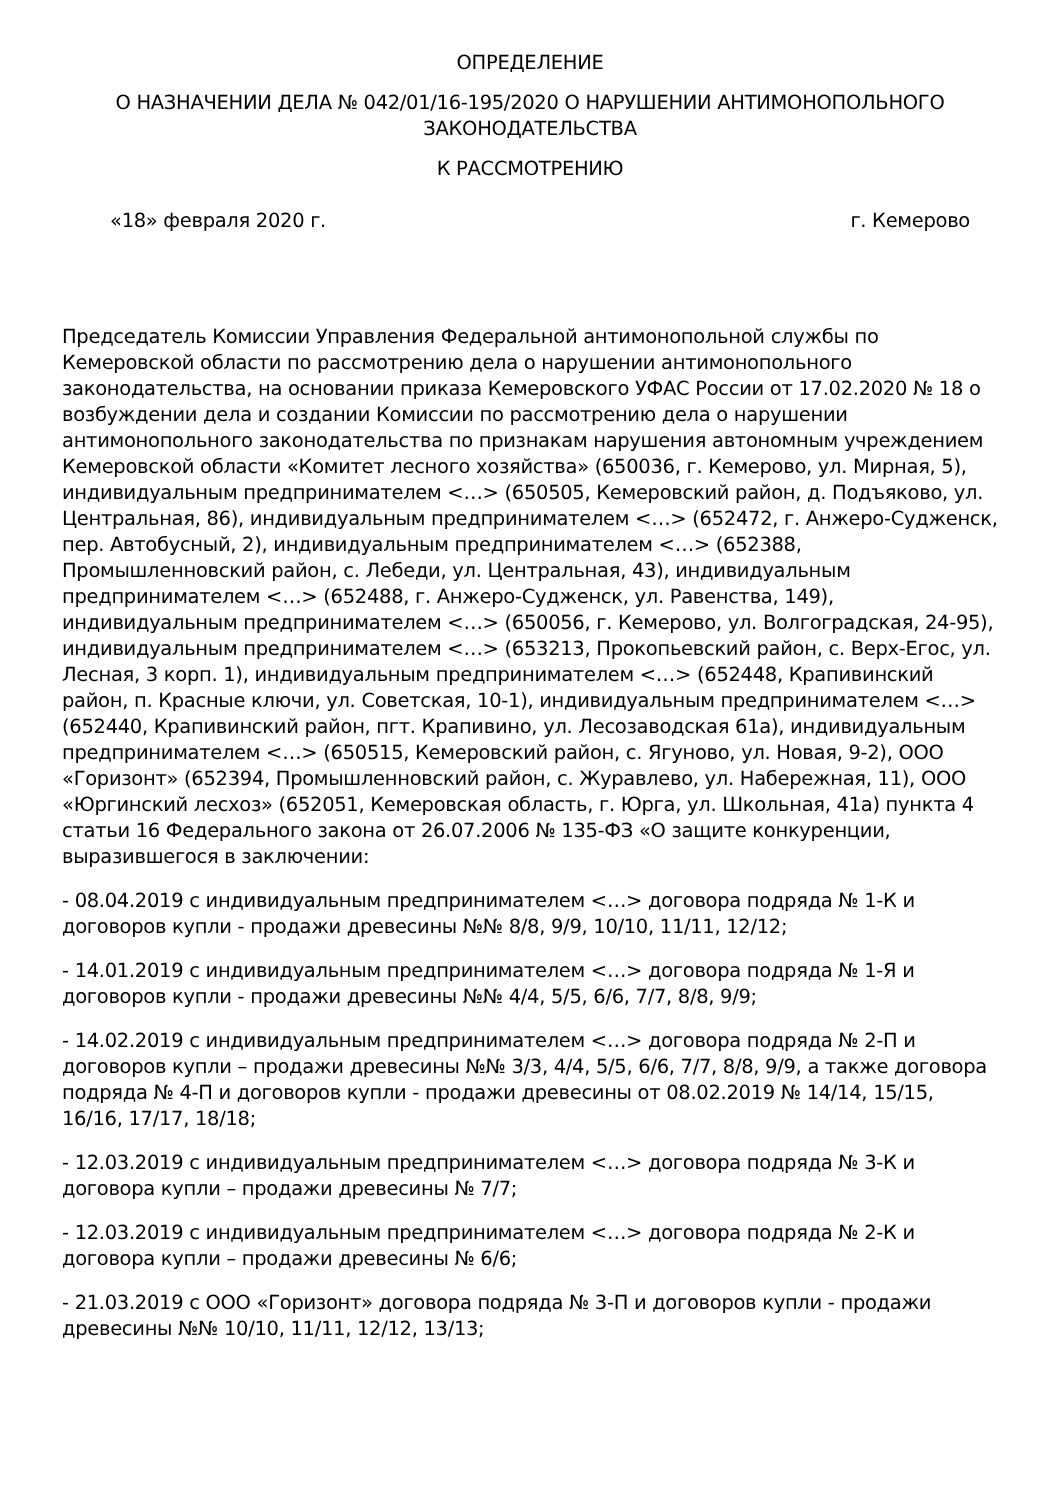ОПРЕДЕЛЕНИЕ
О НАЗНАЧЕНИИ ДЕЛА № 042/01/16-195/2020 О НАРУШЕНИИ АНТИМОНОПОЛЬНОГО ЗАКОНОДАТЕЛЬСТВА
К РАССМОТРЕНИЮ
«18» февраля 2020 г. г. Кемерово
Председатель Комиссии Управления Федеральной антимонопольной службы по Кемеровской области по рассмотрению дела о нарушении антимонопольного законодательства, на основании приказа Кемеровского УФАС России от 17.02.2020 № 18 о возбуждении дела и создании Комиссии по рассмотрению дела о нарушении антимонопольного законодательства по признакам нарушения автономным учреждением Кемеровской области «Комитет лесного хозяйства» (650036, г. Кемерово, ул. Мирная, 5), индивидуальным предпринимателем <…> (650505, Кемеровский район, д. Подъяково, ул. Центральная, 86), индивидуальным предпринимателем <…> (652472, г. Анжеро-Судженск, пер. Автобусный, 2), индивидуальным предпринимателем <…> (652388, Промышленновский район, с. Лебеди, ул. Центральная, 43), индивидуальным предпринимателем <…> (652488, г. Анжеро-Судженск, ул. Равенства, 149), индивидуальным предпринимателем <…> (650056, г. Кемерово, ул. Волгоградская, 24-95), индивидуальным предпринимателем <…> (653213, Прокопьевский район, с. Верх-Егос, ул. Лесная, 3 корп. 1), индивидуальным предпринимателем <…> (652448, Крапивинский район, п. Красные ключи, ул. Советская, 10-1), индивидуальным предпринимателем <…> (652440, Крапивинский район, пгт. Крапивино, ул. Лесозаводская 61а), индивидуальным предпринимателем <…> (650515, Кемеровский район, с. Ягуново, ул. Новая, 9-2), ООО «Горизонт» (652394, Промышленновский район, с. Журавлево, ул. Набережная, 11), ООО «Юргинский лесхоз» (652051, Кемеровская область, г. Юрга, ул. Школьная, 41а) пункта 4 статьи 16 Федерального закона от 26.07.2006 № 135-ФЗ «О защите конкуренции, выразившегося в заключении:
- 08.04.2019 с индивидуальным предпринимателем <…> договора подряда № 1-К и договоров купли - продажи древесины №№ 8/8, 9/9, 10/10, 11/11, 12/12;
- 14.01.2019 с индивидуальным предпринимателем <…> договора подряда № 1-Я и договоров купли - продажи древесины №№ 4/4, 5/5, 6/6, 7/7, 8/8, 9/9;
- 14.02.2019 с индивидуальным предпринимателем <…> договора подряда № 2-П и договоров купли – продажи древесины №№ 3/3, 4/4, 5/5, 6/6, 7/7, 8/8, 9/9, а также договора подряда № 4-П и договоров купли - продажи древесины от 08.02.2019 № 14/14, 15/15, 16/16, 17/17, 18/18;
- 12.03.2019 с индивидуальным предпринимателем <…> договора подряда № 3-К и договора купли – продажи древесины № 7/7;
- 12.03.2019 с индивидуальным предпринимателем <…> договора подряда № 2-К и договора купли – продажи древесины № 6/6;
- 21.03.2019 с ООО «Горизонт» договора подряда № 3-П и договоров купли - продажи древесины №№ 10/10, 11/11, 12/12, 13/13;